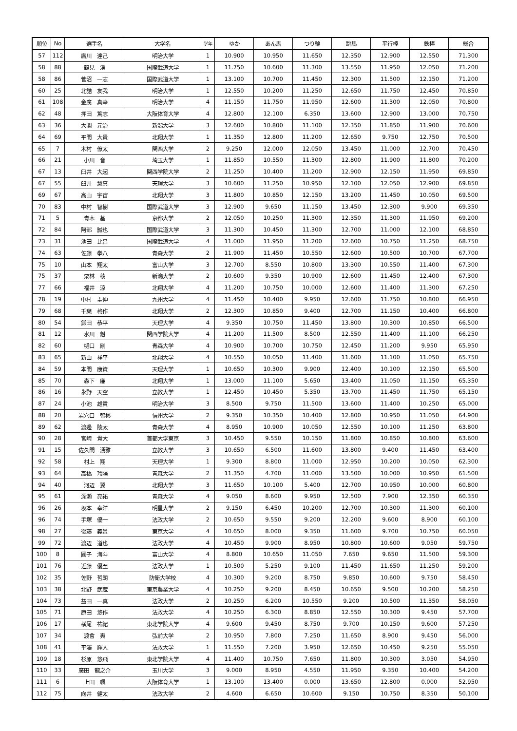| 順位 | No | 選手名 | 大学名 | 学年 | ゆか | あん馬 | つり輪 | 跳馬 | 平行棒 | 鉄棒 | 総合 |
| --- | --- | --- | --- | --- | --- | --- | --- | --- | --- | --- | --- |
| 57 | 112 | 廣川 達己 | 明治大学 | 1 | 10.900 | 10.950 | 11.650 | 12.350 | 12.900 | 12.550 | 71.300 |
| 58 | 88 | 鶴見 渓 | 国際武道大学 | 1 | 11.750 | 10.600 | 11.300 | 13.550 | 11.950 | 12.050 | 71.200 |
| 58 | 86 | 菅沼 一志 | 国際武道大学 | 1 | 13.100 | 10.700 | 11.450 | 12.300 | 11.500 | 12.150 | 71.200 |
| 60 | 25 | 北詰 友我 | 明治大学 | 1 | 12.550 | 10.200 | 11.250 | 12.650 | 11.750 | 12.450 | 70.850 |
| 61 | 108 | 金廣 真幸 | 明治大学 | 4 | 11.150 | 11.750 | 11.950 | 12.600 | 11.300 | 12.050 | 70.800 |
| 62 | 48 | 押田 篤志 | 大阪体育大学 | 4 | 12.800 | 12.100 | 6.350 | 13.600 | 12.900 | 13.000 | 70.750 |
| 63 | 36 | 大関 元治 | 新潟大学 | 3 | 12.600 | 10.800 | 11.100 | 12.350 | 11.850 | 11.900 | 70.600 |
| 64 | 69 | 平間 大貴 | 北翔大学 | 1 | 11.350 | 12.800 | 11.200 | 12.650 | 9.750 | 12.750 | 70.500 |
| 65 | 7 | 木村 僚太 | 関西大学 | 2 | 9.250 | 12.000 | 12.050 | 13.450 | 11.000 | 12.700 | 70.450 |
| 66 | 21 | 小川 音 | 埼玉大学 | 1 | 11.850 | 10.550 | 11.300 | 12.800 | 11.900 | 11.800 | 70.200 |
| 67 | 13 | 臼井 大起 | 関西学院大学 | 2 | 11.250 | 10.400 | 11.200 | 12.900 | 12.150 | 11.950 | 69.850 |
| 67 | 55 | 臼井 慧真 | 天理大学 | 3 | 10.600 | 11.250 | 10.950 | 12.100 | 12.050 | 12.900 | 69.850 |
| 69 | 67 | 高山 宇宙 | 北翔大学 | 3 | 11.800 | 10.850 | 12.150 | 13.200 | 11.450 | 10.050 | 69.500 |
| 70 | 83 | 中村 智樹 | 国際武道大学 | 3 | 12.900 | 9.650 | 11.150 | 13.450 | 12.300 | 9.900 | 69.350 |
| 71 | 5 | 青木 基 | 京都大学 | 2 | 12.050 | 10.250 | 11.300 | 12.350 | 11.300 | 11.950 | 69.200 |
| 72 | 84 | 阿部 誠也 | 国際武道大学 | 3 | 11.300 | 10.450 | 11.300 | 12.700 | 11.000 | 12.100 | 68.850 |
| 73 | 31 | 池田 比呂 | 国際武道大学 | 4 | 11.000 | 11.950 | 11.200 | 12.600 | 10.750 | 11.250 | 68.750 |
| 74 | 63 | 佐藤 拳八 | 青森大学 | 2 | 11.900 | 11.450 | 10.550 | 12.600 | 10.500 | 10.700 | 67.700 |
| 75 | 10 | 山本 翔太 | 富山大学 | 3 | 12.700 | 8.550 | 10.800 | 13.300 | 10.550 | 11.400 | 67.300 |
| 75 | 37 | 栗林 稜 | 新潟大学 | 2 | 10.600 | 9.350 | 10.900 | 12.600 | 11.450 | 12.400 | 67.300 |
| 77 | 66 | 福井 涼 | 北翔大学 | 4 | 11.200 | 10.750 | 10.000 | 12.600 | 11.400 | 11.300 | 67.250 |
| 78 | 19 | 中村 圭伸 | 九州大学 | 4 | 11.450 | 10.400 | 9.950 | 12.600 | 11.750 | 10.800 | 66.950 |
| 79 | 68 | 千葉 柊作 | 北翔大学 | 2 | 12.300 | 10.850 | 9.400 | 12.700 | 11.150 | 10.400 | 66.800 |
| 80 | 54 | 鎌田 恭平 | 天理大学 | 4 | 9.350 | 10.750 | 11.450 | 13.800 | 10.300 | 10.850 | 66.500 |
| 81 | 12 | 水川 魁 | 関西学院大学 | 4 | 11.200 | 11.500 | 8.500 | 12.550 | 11.400 | 11.100 | 66.250 |
| 82 | 60 | 樋口 剛 | 青森大学 | 4 | 10.900 | 10.700 | 10.750 | 12.450 | 11.200 | 9.950 | 65.950 |
| 83 | 65 | 新山 祥平 | 北翔大学 | 4 | 10.550 | 10.050 | 11.400 | 11.600 | 11.100 | 11.050 | 65.750 |
| 84 | 59 | 本間 康資 | 天理大学 | 1 | 10.650 | 10.300 | 9.900 | 12.400 | 10.100 | 12.150 | 65.500 |
| 85 | 70 | 森下 廉 | 北翔大学 | 1 | 13.000 | 11.100 | 5.650 | 13.400 | 11.050 | 11.150 | 65.350 |
| 86 | 16 | 永野 天空 | 立教大学 | 1 | 12.450 | 10.450 | 5.350 | 13.700 | 11.450 | 11.750 | 65.150 |
| 87 | 24 | 小池 雄貴 | 明治大学 | 3 | 8.500 | 9.750 | 11.500 | 13.600 | 11.400 | 10.250 | 65.000 |
| 88 | 20 | 岩穴口 智彬 | 信州大学 | 2 | 9.350 | 10.350 | 10.400 | 12.800 | 10.950 | 11.050 | 64.900 |
| 89 | 62 | 渡邊 陵太 | 青森大学 | 4 | 8.950 | 10.900 | 10.050 | 12.550 | 10.100 | 11.250 | 63.800 |
| 90 | 28 | 宮崎 貴大 | 首都大学東京 | 3 | 10.450 | 9.550 | 10.150 | 11.800 | 10.850 | 10.800 | 63.600 |
| 91 | 15 | 佐久間 湧雅 | 立教大学 | 3 | 10.650 | 6.500 | 11.600 | 13.800 | 9.400 | 11.450 | 63.400 |
| 92 | 58 | 村上 翔 | 天理大学 | 1 | 9.300 | 8.800 | 11.000 | 12.950 | 10.200 | 10.050 | 62.300 |
| 93 | 64 | 高橋 玲陽 | 青森大学 | 2 | 11.350 | 4.700 | 11.000 | 13.500 | 10.000 | 10.950 | 61.500 |
| 94 | 40 | 河辺 翼 | 北翔大学 | 3 | 11.650 | 10.100 | 5.400 | 12.700 | 10.950 | 10.000 | 60.800 |
| 95 | 61 | 深瀬 亮祐 | 青森大学 | 4 | 9.050 | 8.600 | 9.950 | 12.500 | 7.900 | 12.350 | 60.350 |
| 96 | 26 | 坂本 幸洋 | 明星大学 | 2 | 9.150 | 6.450 | 10.200 | 12.700 | 10.300 | 11.300 | 60.100 |
| 96 | 74 | 手塚 優一 | 法政大学 | 2 | 10.650 | 9.550 | 9.200 | 12.200 | 9.600 | 8.900 | 60.100 |
| 98 | 27 | 後藤 義景 | 東京大学 | 4 | 10.650 | 8.000 | 9.350 | 11.600 | 9.700 | 10.750 | 60.050 |
| 99 | 72 | 渡辺 道也 | 法政大学 | 4 | 10.450 | 9.900 | 8.950 | 10.800 | 10.600 | 9.050 | 59.750 |
| 100 | 8 | 圓子 海斗 | 富山大学 | 4 | 8.800 | 10.650 | 11.050 | 7.650 | 9.650 | 11.500 | 59.300 |
| 101 | 76 | 近藤 優至 | 法政大学 | 1 | 10.500 | 5.250 | 9.100 | 11.450 | 11.650 | 11.250 | 59.200 |
| 102 | 35 | 佐野 哲朗 | 防衛大学校 | 4 | 10.300 | 9.200 | 8.750 | 9.850 | 10.600 | 9.750 | 58.450 |
| 103 | 38 | 北野 武蔵 | 東京農業大学 | 4 | 10.250 | 9.200 | 8.450 | 10.650 | 9.500 | 10.200 | 58.250 |
| 104 | 73 | 益田 一真 | 法政大学 | 2 | 10.250 | 6.200 | 10.550 | 9.200 | 10.500 | 11.350 | 58.050 |
| 105 | 71 | 原田 悠作 | 法政大学 | 4 | 10.250 | 6.300 | 8.850 | 12.550 | 10.300 | 9.450 | 57.700 |
| 106 | 17 | 横尾 祐紀 | 東北学院大学 | 4 | 9.600 | 9.450 | 8.750 | 9.700 | 10.150 | 9.600 | 57.250 |
| 107 | 34 | 渡會 爽 | 弘前大学 | 2 | 10.950 | 7.800 | 7.250 | 11.650 | 8.900 | 9.450 | 56.000 |
| 108 | 41 | 平澤 輝人 | 法政大学 | 1 | 11.550 | 7.200 | 3.950 | 12.650 | 10.450 | 9.250 | 55.050 |
| 109 | 18 | 杉原 悠飛 | 東北学院大学 | 4 | 11.400 | 10.750 | 7.650 | 11.800 | 10.300 | 3.050 | 54.950 |
| 110 | 33 | 廣田 龍之介 | 玉川大学 | 3 | 9.000 | 8.950 | 4.550 | 11.950 | 9.350 | 10.400 | 54.200 |
| 111 | 6 | 上田 颯 | 大阪体育大学 | 1 | 13.100 | 13.400 | 0.000 | 13.650 | 12.800 | 0.000 | 52.950 |
| 112 | 75 | 向井 健太 | 法政大学 | 2 | 4.600 | 6.650 | 10.600 | 9.150 | 10.750 | 8.350 | 50.100 |